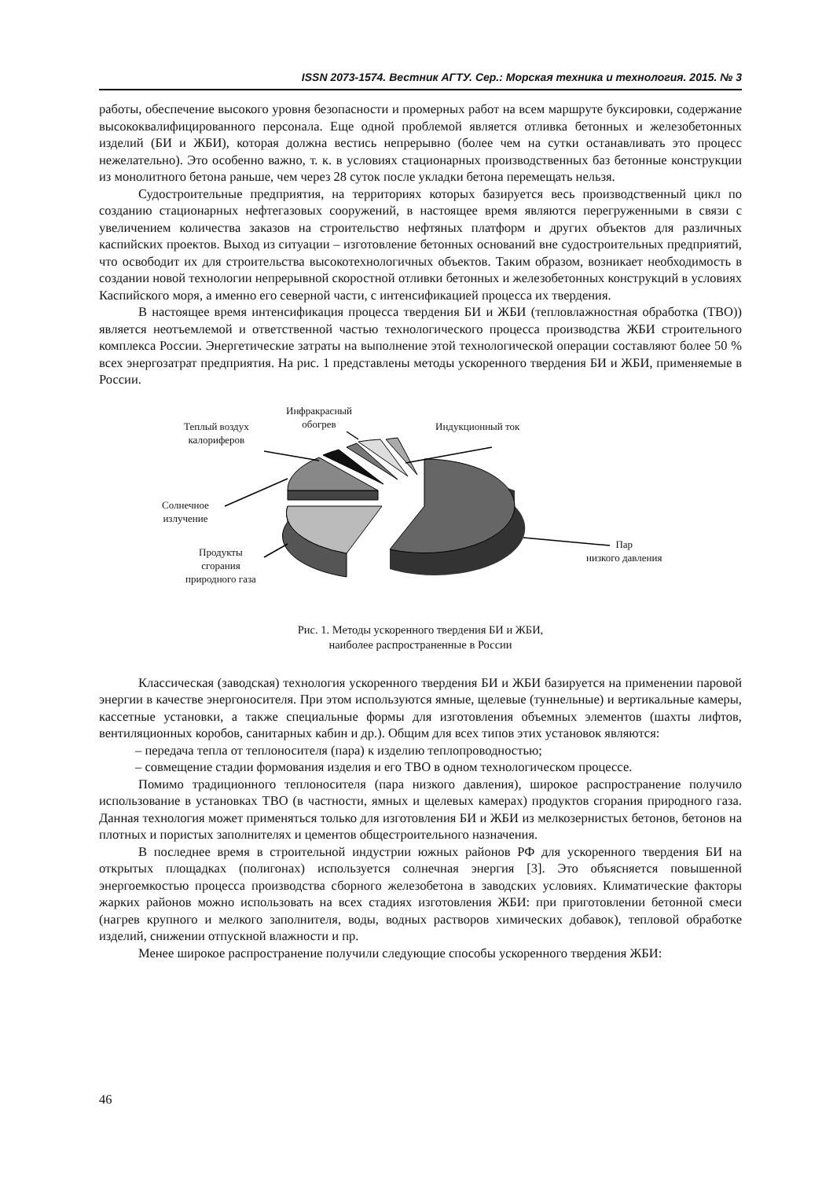ISSN 2073-1574. Вестник АГТУ. Сер.: Морская техника и технология. 2015. № 3
работы, обеспечение высокого уровня безопасности и промерных работ на всем маршруте буксировки, содержание высококвалифицированного персонала. Еще одной проблемой является отливка бетонных и железобетонных изделий (БИ и ЖБИ), которая должна вестись непрерывно (более чем на сутки останавливать это процесс нежелательно). Это особенно важно, т. к. в условиях стационарных производственных баз бетонные конструкции из монолитного бетона раньше, чем через 28 суток после укладки бетона перемещать нельзя.
Судостроительные предприятия, на территориях которых базируется весь производственный цикл по созданию стационарных нефтегазовых сооружений, в настоящее время являются перегруженными в связи с увеличением количества заказов на строительство нефтяных платформ и других объектов для различных каспийских проектов. Выход из ситуации – изготовление бетонных оснований вне судостроительных предприятий, что освободит их для строительства высокотехнологичных объектов. Таким образом, возникает необходимость в создании новой технологии непрерывной скоростной отливки бетонных и железобетонных конструкций в условиях Каспийского моря, а именно его северной части, с интенсификацией процесса их твердения.
В настоящее время интенсификация процесса твердения БИ и ЖБИ (тепловлажностная обработка (ТВО)) является неотъемлемой и ответственной частью технологического процесса производства ЖБИ строительного комплекса России. Энергетические затраты на выполнение этой технологической операции составляют более 50 % всех энергозатрат предприятия. На рис. 1 представлены методы ускоренного твердения БИ и ЖБИ, применяемые в России.
Инфракрасный
обогрев Теплый воздух
калориферов
Индукционный ток
Солнечное
излучение
Продукты
сгорания
природного газа
Пар
низкого давления
Рис. 1. Методы ускоренного твердения БИ и ЖБИ,
наиболее распространенные в России
Классическая (заводская) технология ускоренного твердения БИ и ЖБИ базируется на применении паровой энергии в качестве энергоносителя. При этом используются ямные, щелевые (туннельные) и вертикальные камеры, кассетные установки, а также специальные формы для изготовления объемных элементов (шахты лифтов, вентиляционных коробов, санитарных кабин и др.). Общим для всех типов этих установок являются:
– передача тепла от теплоносителя (пара) к изделию теплопроводностью;
– совмещение стадии формования изделия и его ТВО в одном технологическом процессе.
Помимо традиционного теплоносителя (пара низкого давления), широкое распространение получило использование в установках ТВО (в частности, ямных и щелевых камерах) продуктов сгорания природного газа. Данная технология может применяться только для изготовления БИ и ЖБИ из мелкозернистых бетонов, бетонов на плотных и пористых заполнителях и цементов общестроительного назначения.
В последнее время в строительной индустрии южных районов РФ для ускоренного твердения БИ на открытых площадках (полигонах) используется солнечная энергия [3]. Это объясняется повышенной энергоемкостью процесса производства сборного железобетона в заводских условиях. Климатические факторы жарких районов можно использовать на всех стадиях изготовления ЖБИ: при приготовлении бетонной смеси (нагрев крупного и мелкого заполнителя, воды, водных растворов химических добавок), тепловой обработке изделий, снижении отпускной влажности и пр.
Менее широкое распространение получили следующие способы ускоренного твердения ЖБИ:
46